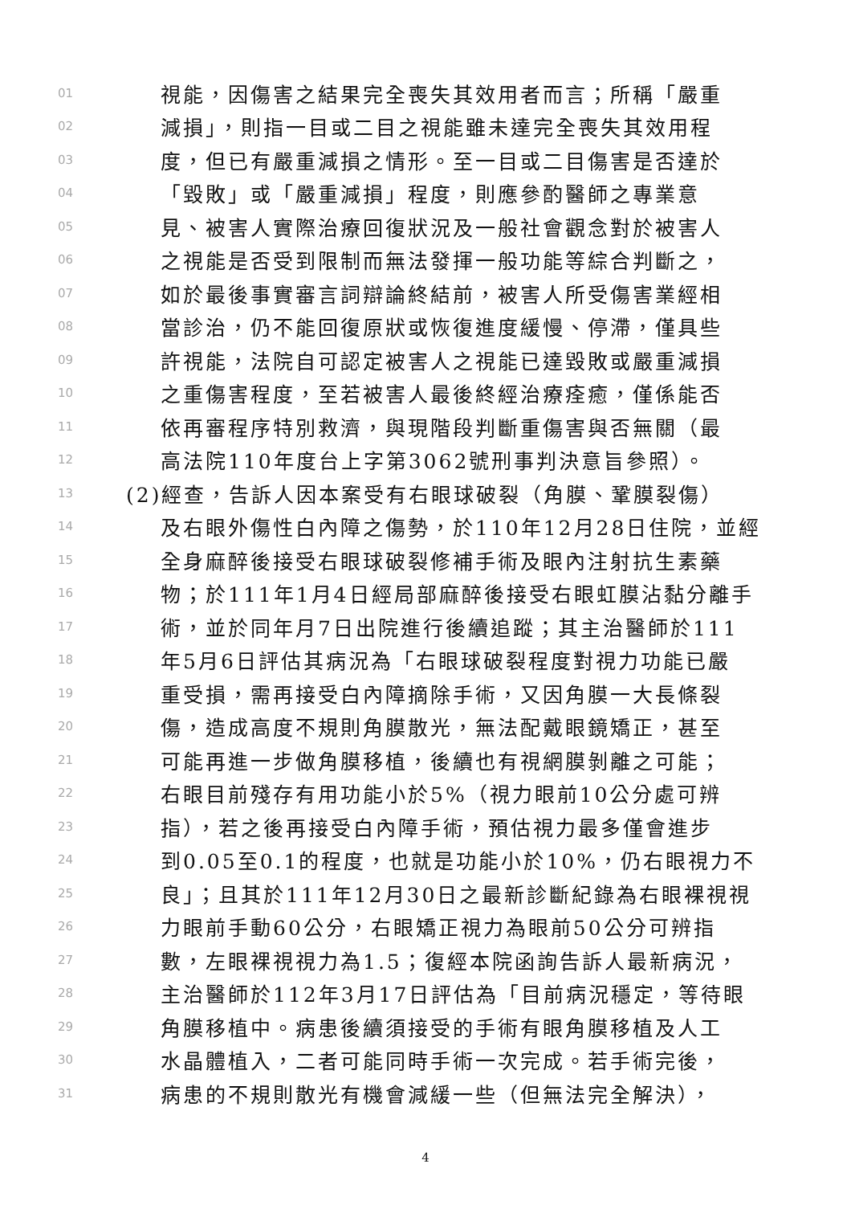01 視能，因傷害之結果完全喪失其效用者而言；所稱「嚴重
02 減損」，則指一目或二目之視能雖未達完全喪失其效用程
03 度，但已有嚴重減損之情形。至一目或二目傷害是否達於
04 「毀敗」或「嚴重減損」程度，則應參酌醫師之專業意
05 見、被害人實際治療回復狀況及一般社會觀念對於被害人
06 之視能是否受到限制而無法發揮一般功能等綜合判斷之，
07 如於最後事實審言詞辯論終結前，被害人所受傷害業經相
08 當診治，仍不能回復原狀或恢復進度緩慢、停滯，僅具些
09 許視能，法院自可認定被害人之視能已達毀敗或嚴重減損
10 之重傷害程度，至若被害人最後終經治療痊癒，僅係能否
11 依再審程序特別救濟，與現階段判斷重傷害與否無關（最
12 高法院110年度台上字第3062號刑事判決意旨參照）。
13 (2)經查，告訴人因本案受有右眼球破裂（角膜、鞏膜裂傷）
14 及右眼外傷性白內障之傷勢，於110年12月28日住院，並經
15 全身麻醉後接受右眼球破裂修補手術及眼內注射抗生素藥
16 物；於111年1月4日經局部麻醉後接受右眼虹膜沾黏分離手
17 術，並於同年月7日出院進行後續追蹤；其主治醫師於111
18 年5月6日評估其病況為「右眼球破裂程度對視力功能已嚴
19 重受損，需再接受白內障摘除手術，又因角膜一大長條裂
20 傷，造成高度不規則角膜散光，無法配戴眼鏡矯正，甚至
21 可能再進一步做角膜移植，後續也有視網膜剝離之可能；
22 右眼目前殘存有用功能小於5%（視力眼前10公分處可辨
23 指），若之後再接受白內障手術，預估視力最多僅會進步
24 到0.05至0.1的程度，也就是功能小於10%，仍右眼視力不
25 良」；且其於111年12月30日之最新診斷紀錄為右眼裸視視
26 力眼前手動60公分，右眼矯正視力為眼前50公分可辨指
27 數，左眼裸視視力為1.5；復經本院函詢告訴人最新病況，
28 主治醫師於112年3月17日評估為「目前病況穩定，等待眼
29 角膜移植中。病患後續須接受的手術有眼角膜移植及人工
30 水晶體植入，二者可能同時手術一次完成。若手術完後，
31 病患的不規則散光有機會減緩一些（但無法完全解決），
4